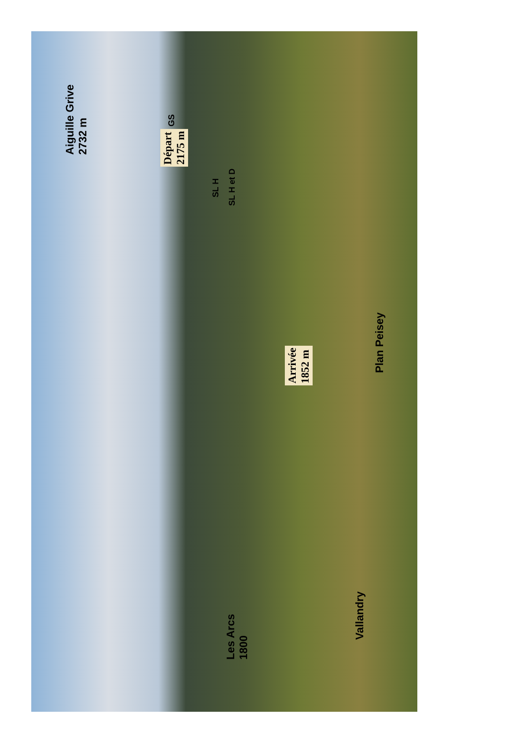Aiguille Grive
2732 m
Départ
2175 m
GS
SL H
SL H et D
Arrivée
1852 m
Plan Peisey
Les Arcs
1800
Vallandry